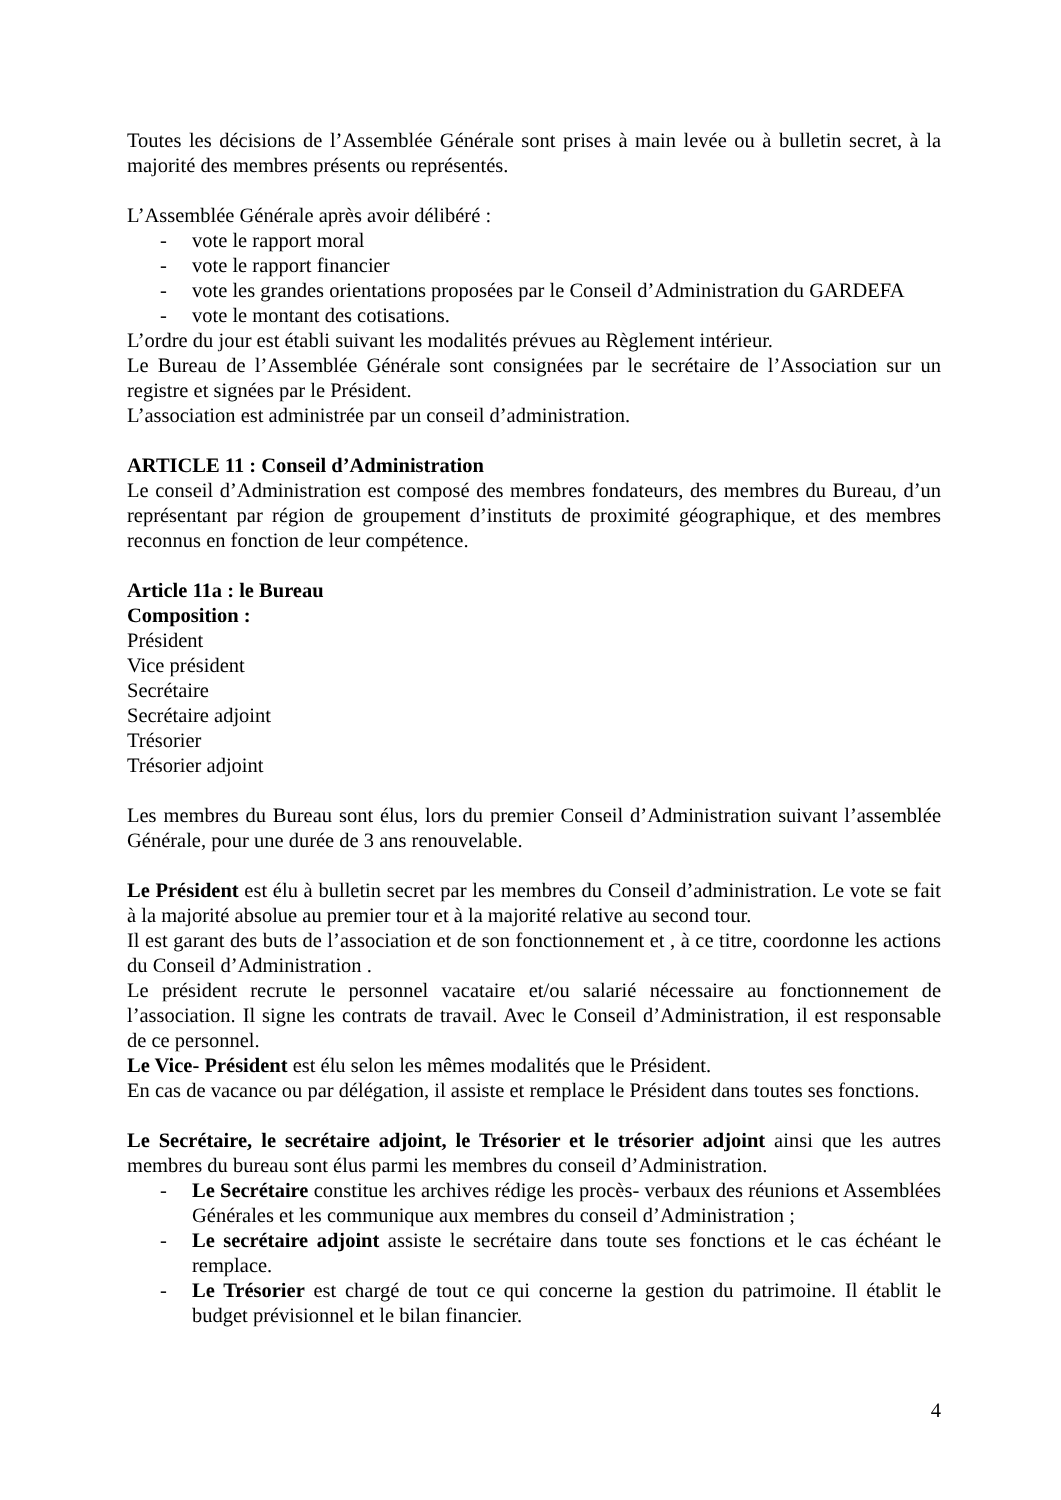Toutes les décisions de l’Assemblée Générale sont prises à main levée ou à bulletin secret, à la majorité des membres présents ou représentés.
L’Assemblée Générale après avoir délibéré :
- vote le rapport moral
- vote le rapport financier
- vote les grandes orientations proposées par le Conseil d’Administration du GARDEFA
- vote le montant des cotisations.
L’ordre du jour est établi suivant les modalités prévues au Règlement intérieur.
Le Bureau de l’Assemblée Générale sont consignées par le secrétaire de l’Association sur un registre et signées par le Président.
L’association est administrée par un conseil d’administration.
ARTICLE 11 : Conseil d’Administration
Le conseil d’Administration est composé des membres fondateurs, des membres du Bureau, d’un représentant par région de groupement d’instituts de proximité géographique, et des membres reconnus en fonction de leur compétence.
Article 11a : le Bureau
Composition :
Président
Vice président
Secrétaire
Secrétaire adjoint
Trésorier
Trésorier adjoint
Les membres du Bureau sont élus, lors du premier Conseil d’Administration suivant l’assemblée Générale, pour une durée de 3 ans renouvelable.
Le Président est élu à bulletin secret par les membres du Conseil d’administration. Le vote se fait à la majorité absolue au premier tour et à la majorité relative au second tour.
Il est garant des buts de l’association et de son fonctionnement et , à ce titre, coordonne les actions du Conseil d’Administration .
Le président recrute le personnel vacataire et/ou salarié nécessaire au fonctionnement de l’association. Il signe les contrats de travail. Avec le Conseil d’Administration, il est responsable de ce personnel.
Le Vice- Président est élu selon les mêmes modalités que le Président.
En cas de vacance ou par délégation, il assiste et remplace le Président dans toutes ses fonctions.
Le Secrétaire, le secrétaire adjoint, le Trésorier et le trésorier adjoint ainsi que les autres membres du bureau sont élus parmi les membres du conseil d’Administration.
- Le Secrétaire constitue les archives rédige les procès- verbaux des réunions et Assemblées Générales et les communique aux membres du conseil d’Administration ;
- Le secrétaire adjoint assiste le secrétaire dans toute ses fonctions et le cas échéant le remplace.
- Le Trésorier est chargé de tout ce qui concerne la gestion du patrimoine. Il établit le budget prévisionnel et le bilan financier.
4